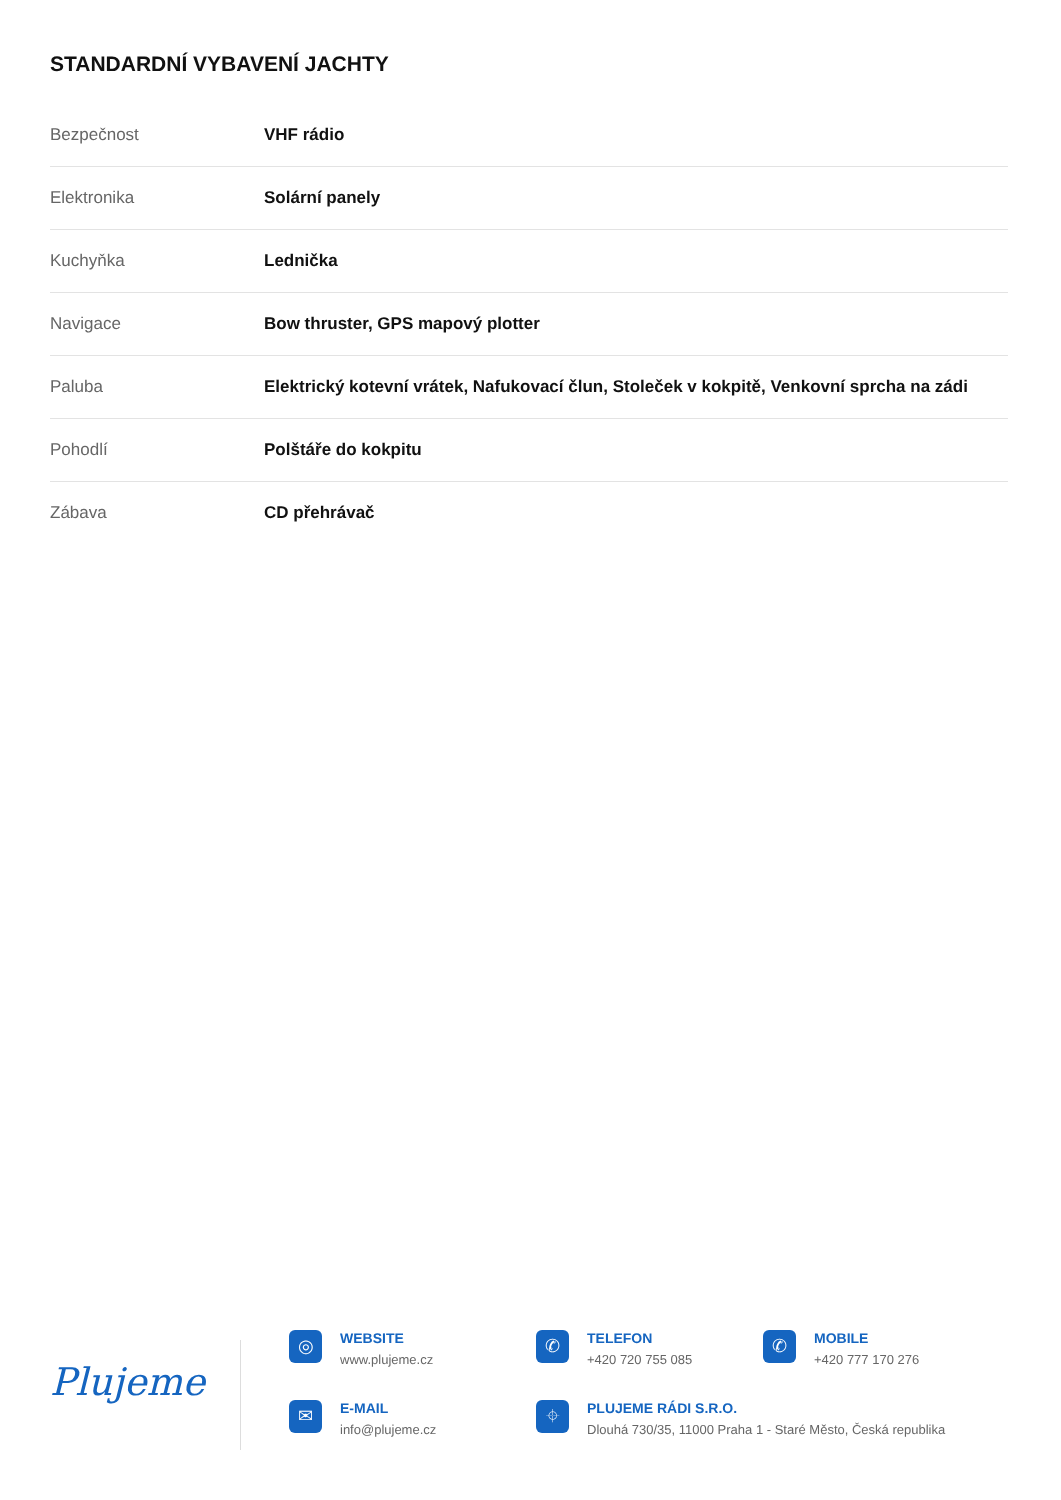STANDARDNÍ VYBAVENÍ JACHTY
| Bezpečnost | VHF rádio |
| Elektronika | Solární panely |
| Kuchyňka | Lednička |
| Navigace | Bow thruster, GPS mapový plotter |
| Paluba | Elektrický kotevní vrátek, Nafukovací člun, Stoleček v kokpitě, Venkovní sprcha na zádi |
| Pohodlí | Polštáře do kokpitu |
| Zábava | CD přehrávač |
Plujeme
◎
WEBSITE
www.plujeme.cz
✆
TELEFON
+420 720 755 085
✆
MOBILE
+420 777 170 276
✉
E-MAIL
info@plujeme.cz
⌖
PLUJEME RÁDI S.R.O.
Dlouhá 730/35, 11000 Praha 1 - Staré Město, Česká republika